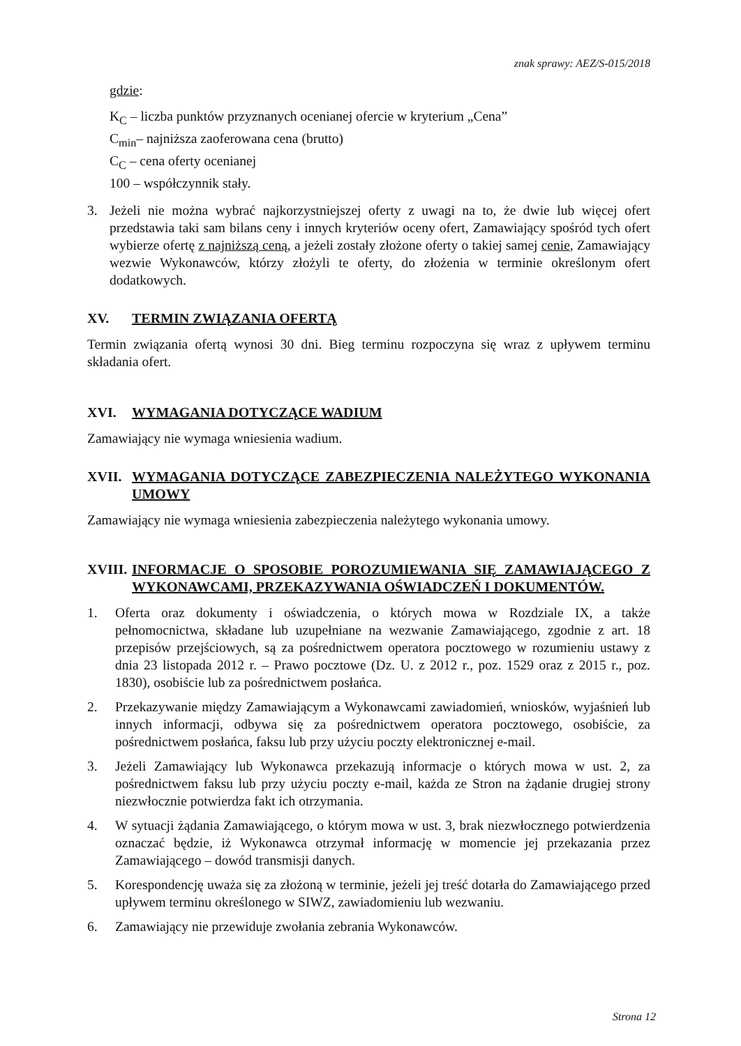znak sprawy: AEZ/S-015/2018
gdzie:
K<sub>C</sub> – liczba punktów przyznanych ocenianej ofercie w kryterium „Cena”
C<sub>min</sub>– najniższa zaoferowana cena (brutto)
C<sub>C</sub> – cena oferty ocenianej
100 – współczynnik stały.
3. Jeżeli nie można wybrać najkorzystniejszej oferty z uwagi na to, że dwie lub więcej ofert przedstawia taki sam bilans ceny i innych kryteriów oceny ofert, Zamawiający spośród tych ofert wybierze ofertę z najniższą ceną, a jeżeli zostały złożone oferty o takiej samej cenie, Zamawiający wezwie Wykonawców, którzy złożyli te oferty, do złożenia w terminie określonym ofert dodatkowych.
XV. TERMIN ZWIĄZANIA OFERTĄ
Termin związania ofertą wynosi 30 dni. Bieg terminu rozpoczyna się wraz z upływem terminu składania ofert.
XVI. WYMAGANIA DOTYCZĄCE WADIUM
Zamawiający nie wymaga wniesienia wadium.
XVII. WYMAGANIA DOTYCZĄCE ZABEZPIECZENIA NALEŻYTEGO WYKONANIA UMOWY
Zamawiający nie wymaga wniesienia zabezpieczenia należytego wykonania umowy.
XVIII. INFORMACJE O SPOSOBIE POROZUMIEWANIA SIĘ ZAMAWIAJĄCEGO Z WYKONAWCAMI, PRZEKAZYWANIA OŚWIADCZEŃ I DOKUMENTÓW.
1. Oferta oraz dokumenty i oświadczenia, o których mowa w Rozdziale IX, a także pełnomocnictwa, składane lub uzupełniane na wezwanie Zamawiającego, zgodnie z art. 18 przepisów przejściowych, są za pośrednictwem operatora pocztowego w rozumieniu ustawy z dnia 23 listopada 2012 r. – Prawo pocztowe (Dz. U. z 2012 r., poz. 1529 oraz z 2015 r., poz. 1830), osobiście lub za pośrednictwem posłańca.
2. Przekazywanie między Zamawiającym a Wykonawcami zawiadomień, wniosków, wyjaśnień lub innych informacji, odbywa się za pośrednictwem operatora pocztowego, osobiście, za pośrednictwem posłańca, faksu lub przy użyciu poczty elektronicznej e-mail.
3. Jeżeli Zamawiający lub Wykonawca przekazują informacje o których mowa w ust. 2, za pośrednictwem faksu lub przy użyciu poczty e-mail, każda ze Stron na żądanie drugiej strony niezwłocznie potwierdza fakt ich otrzymania.
4. W sytuacji żądania Zamawiającego, o którym mowa w ust. 3, brak niezwłocznego potwierdzenia oznaczać będzie, iż Wykonawca otrzymał informację w momencie jej przekazania przez Zamawiającego – dowód transmisji danych.
5. Korespondencję uważa się za złożoną w terminie, jeżeli jej treść dotarła do Zamawiającego przed upływem terminu określonego w SIWZ, zawiadomieniu lub wezwaniu.
6. Zamawiający nie przewiduje zwołania zebrania Wykonawców.
Strona 12